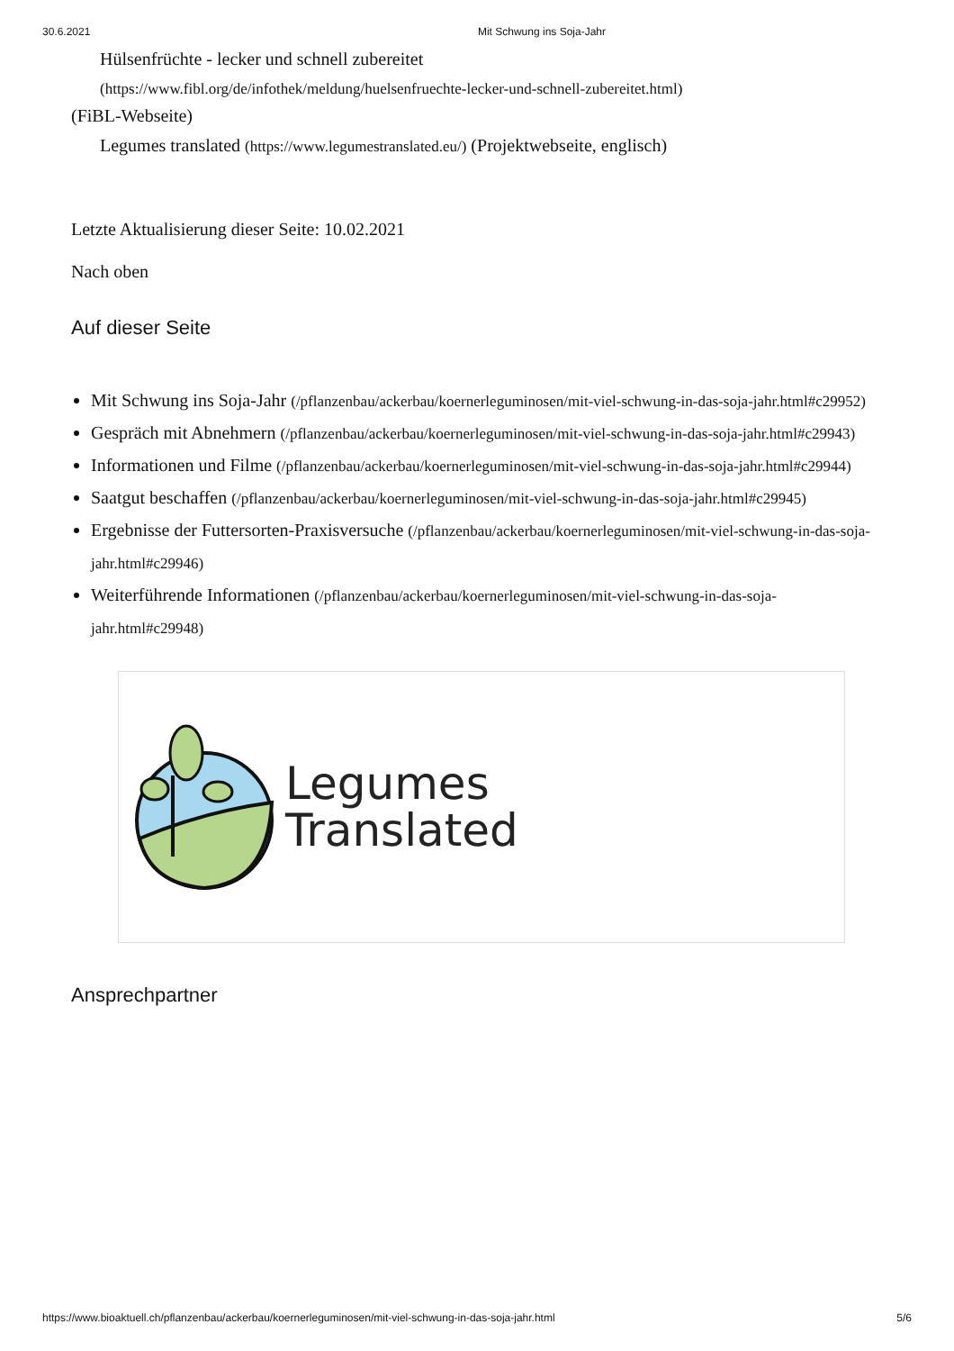30.6.2021 Mit Schwung ins Soja-Jahr
Hülsenfrüchte - lecker und schnell zubereitet
(https://www.fibl.org/de/infothek/meldung/huelsenfruechte-lecker-und-schnell-zubereitet.html)
(FiBL-Webseite)
Legumes translated (https://www.legumestranslated.eu/) (Projektwebseite, englisch)
Letzte Aktualisierung dieser Seite: 10.02.2021
Nach oben
Auf dieser Seite
Mit Schwung ins Soja-Jahr (/pflanzenbau/ackerbau/koernerleguminosen/mit-viel-schwung-in-das-soja-jahr.html#c29952)
Gespräch mit Abnehmern (/pflanzenbau/ackerbau/koernerleguminosen/mit-viel-schwung-in-das-soja-jahr.html#c29943)
Informationen und Filme (/pflanzenbau/ackerbau/koernerleguminosen/mit-viel-schwung-in-das-soja-jahr.html#c29944)
Saatgut beschaffen (/pflanzenbau/ackerbau/koernerleguminosen/mit-viel-schwung-in-das-soja-jahr.html#c29945)
Ergebnisse der Futtersorten-Praxisversuche (/pflanzenbau/ackerbau/koernerleguminosen/mit-viel-schwung-in-das-soja-jahr.html#c29946)
Weiterführende Informationen (/pflanzenbau/ackerbau/koernerleguminosen/mit-viel-schwung-in-das-soja-jahr.html#c29948)
Legumes
Translated
Ansprechpartner
https://www.bioaktuell.ch/pflanzenbau/ackerbau/koernerleguminosen/mit-viel-schwung-in-das-soja-jahr.html 5/6